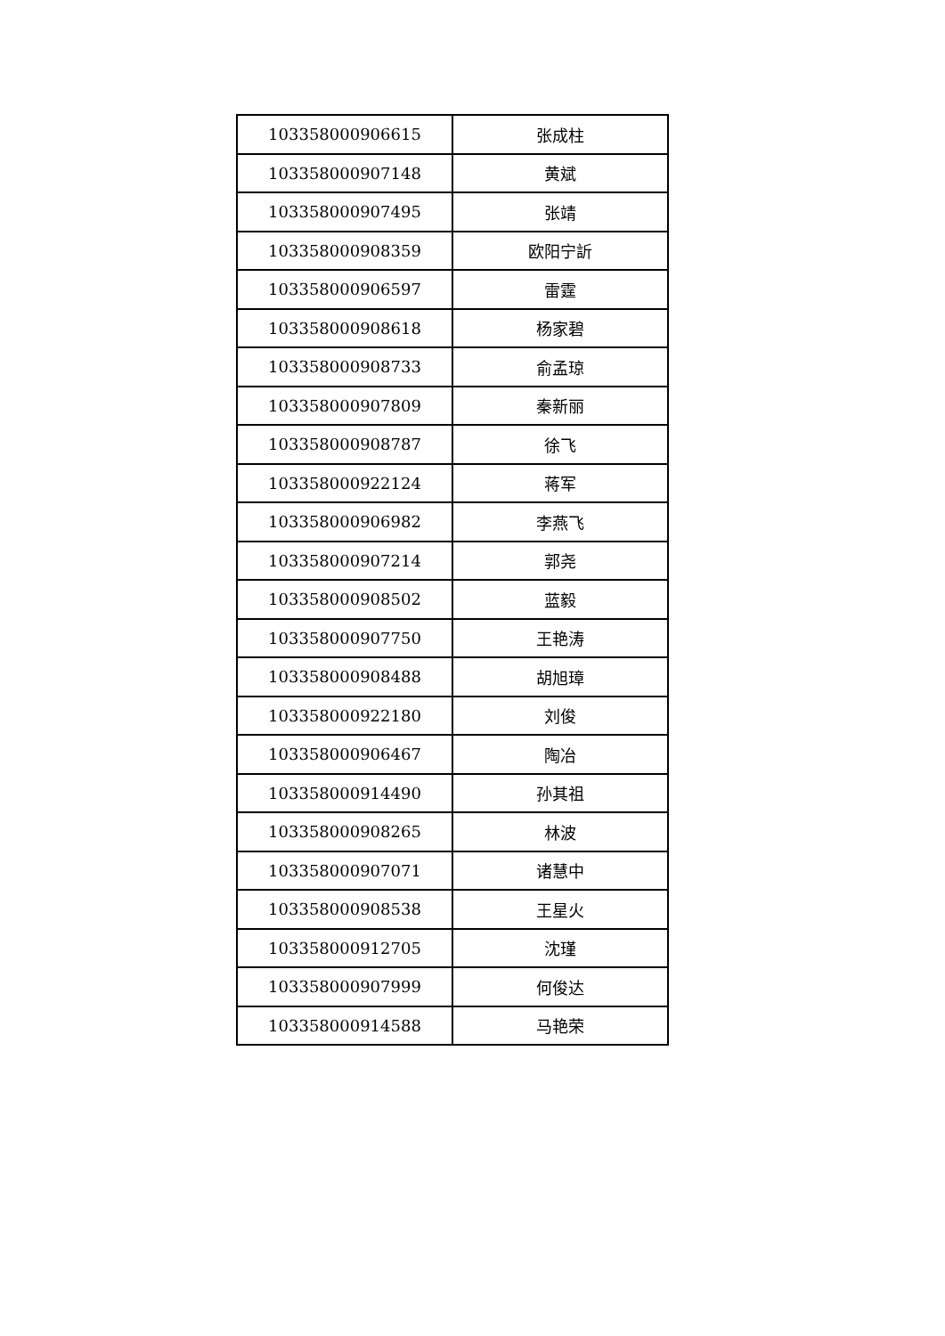| 103358000906615 | 张成柱 |
| 103358000907148 | 黄斌 |
| 103358000907495 | 张靖 |
| 103358000908359 | 欧阳宁訢 |
| 103358000906597 | 雷霆 |
| 103358000908618 | 杨家碧 |
| 103358000908733 | 俞孟琼 |
| 103358000907809 | 秦新丽 |
| 103358000908787 | 徐飞 |
| 103358000922124 | 蒋军 |
| 103358000906982 | 李燕飞 |
| 103358000907214 | 郭尧 |
| 103358000908502 | 蓝毅 |
| 103358000907750 | 王艳涛 |
| 103358000908488 | 胡旭璋 |
| 103358000922180 | 刘俊 |
| 103358000906467 | 陶冶 |
| 103358000914490 | 孙其祖 |
| 103358000908265 | 林波 |
| 103358000907071 | 诸慧中 |
| 103358000908538 | 王星火 |
| 103358000912705 | 沈瑾 |
| 103358000907999 | 何俊达 |
| 103358000914588 | 马艳荣 |